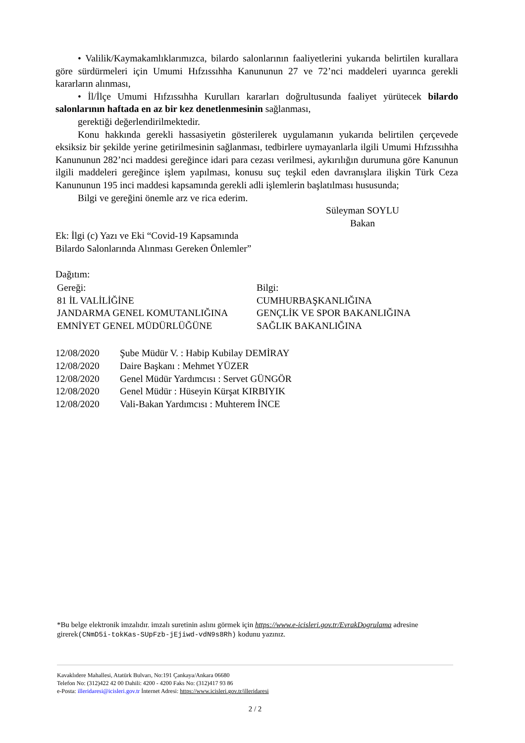• Valilik/Kaymakamlıklarımızca, bilardo salonlarının faaliyetlerini yukarıda belirtilen kurallara göre sürdürmeleri için Umumi Hıfzıssıhha Kanununun 27 ve 72’nci maddeleri uyarınca gerekli kararların alınması,
• İl/İlçe Umumi Hıfzıssıhha Kurulları kararları doğrultusunda faaliyet yürütecek bilardo salonlarının haftada en az bir kez denetlenmesinin sağlanması,
gerektiği değerlendirilmektedir.
Konu hakkında gerekli hassasiyetin gösterilerek uygulamanın yukarıda belirtilen çerçevede eksiksiz bir şekilde yerine getirilmesinin sağlanması, tedbirlere uymayanlarla ilgili Umumi Hıfzıssıhha Kanununun 282’nci maddesi gereğince idari para cezası verilmesi, aykırılığın durumuna göre Kanunun ilgili maddeleri gereğince işlem yapılması, konusu suç teşkil eden davranışlara ilişkin Türk Ceza Kanununun 195 inci maddesi kapsamında gerekli adli işlemlerin başlatılması hususunda;
Bilgi ve gereğini önemle arz ve rica ederim.
Süleyman SOYLU
Bakan
Ek: İlgi (c) Yazı ve Eki “Covid-19 Kapsamında
Bilardo Salonlarında Alınması Gereken Önlemler”
Dağıtım:
Gereği:
81 İL VALİLİĞİNE
JANDARMA GENEL KOMUTANLIĞINA
EMNİYET GENEL MÜDÜRLÜĞÜNE
Bilgi:
CUMHURBAŞKANLIĞINA
GENÇLİK VE SPOR BAKANLIĞINA
SAĞLIK BAKANLIĞINA
12/08/2020 Şube Müdür V. : Habip Kubilay DEMİRAY
12/08/2020 Daire Başkanı : Mehmet YÜZER
12/08/2020 Genel Müdür Yardımcısı : Servet GÜNGÖR
12/08/2020 Genel Müdür : Hüseyin Kürşat KIRBIYIK
12/08/2020 Vali-Bakan Yardımcısı : Muhterem İNCE
*Bu belge elektronik imzalıdır. imzalı suretinin aslını görmek için https://www.e-icisleri.gov.tr/EvrakDogrulama adresine girerek(CNmD5i-tokKas-SUpFzb-jEjiwd-vdN9s8Rh) kodunu yazınız.
Kavaklıdere Mahallesi, Atatürk Bulvarı, No:191 Çankaya/Ankara 06680
Telefon No: (312)422 42 00 Dahili: 4200 - 4200 Faks No: (312)417 93 86
e-Posta: illeridaresi@icisleri.gov.tr İnternet Adresi: https://www.icisleri.gov.tr/illeridaresi
2 / 2